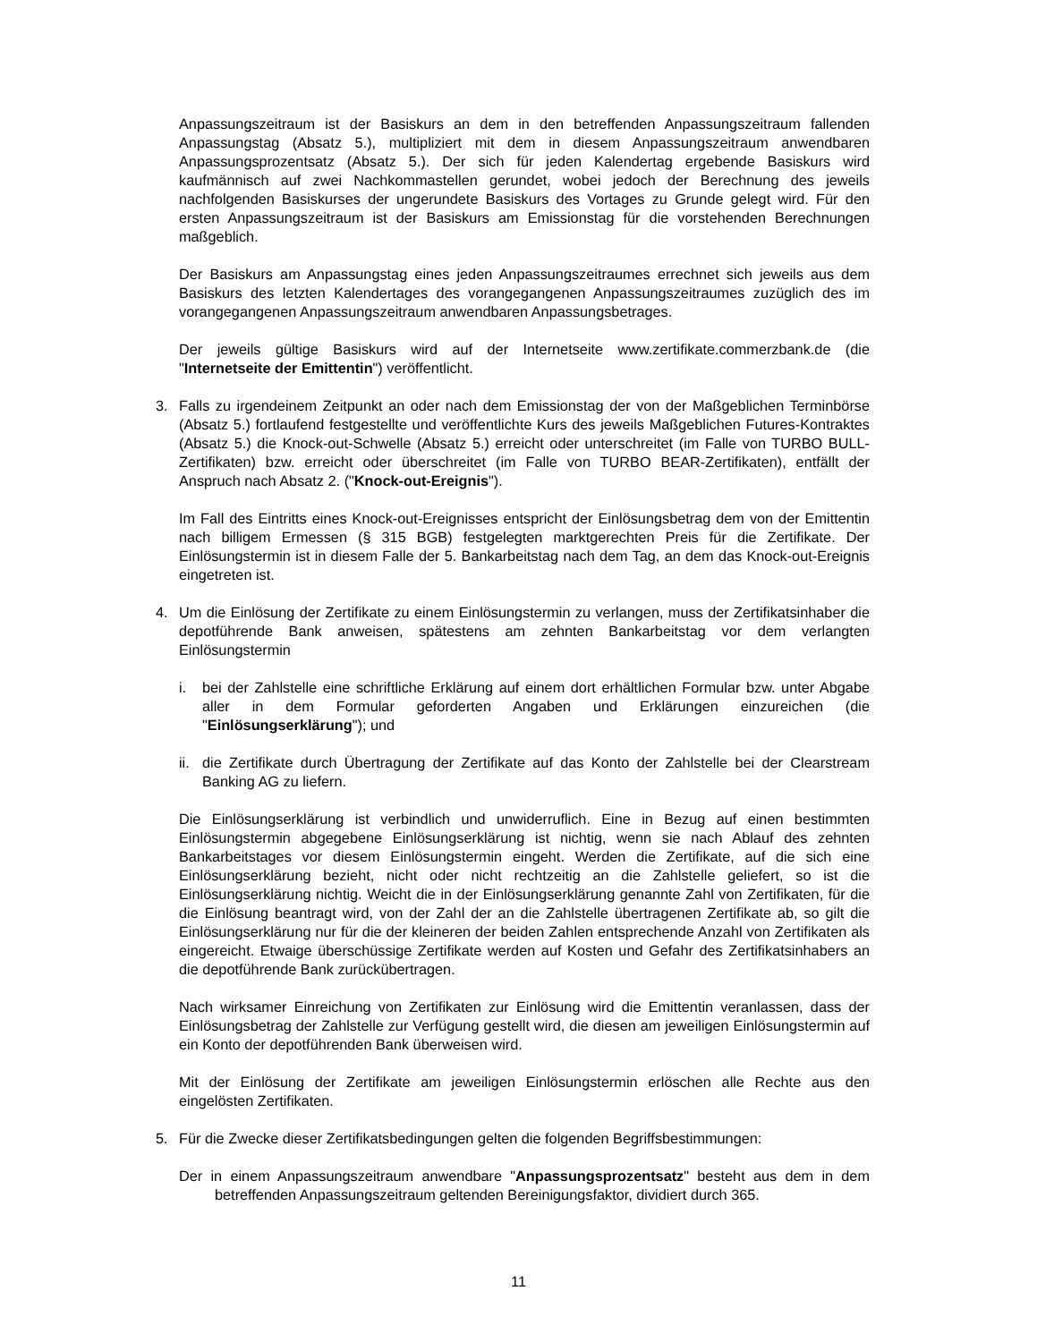Anpassungszeitraum ist der Basiskurs an dem in den betreffenden Anpassungszeitraum fallenden Anpassungstag (Absatz 5.), multipliziert mit dem in diesem Anpassungszeitraum anwendbaren Anpassungsprozentsatz (Absatz 5.). Der sich für jeden Kalendertag ergebende Basiskurs wird kaufmännisch auf zwei Nachkommastellen gerundet, wobei jedoch der Berechnung des jeweils nachfolgenden Basiskurses der ungerundete Basiskurs des Vortages zu Grunde gelegt wird. Für den ersten Anpassungszeitraum ist der Basiskurs am Emissionstag für die vorstehenden Berechnungen maßgeblich.
Der Basiskurs am Anpassungstag eines jeden Anpassungszeitraumes errechnet sich jeweils aus dem Basiskurs des letzten Kalendertages des vorangegangenen Anpassungszeitraumes zuzüglich des im vorangegangenen Anpassungszeitraum anwendbaren Anpassungsbetrages.
Der jeweils gültige Basiskurs wird auf der Internetseite www.zertifikate.commerzbank.de (die "Internetseite der Emittentin") veröffentlicht.
3. Falls zu irgendeinem Zeitpunkt an oder nach dem Emissionstag der von der Maßgeblichen Terminbörse (Absatz 5.) fortlaufend festgestellte und veröffentlichte Kurs des jeweils Maßgeblichen Futures-Kontraktes (Absatz 5.) die Knock-out-Schwelle (Absatz 5.) erreicht oder unterschreitet (im Falle von TURBO BULL-Zertifikaten) bzw. erreicht oder überschreitet (im Falle von TURBO BEAR-Zertifikaten), entfällt der Anspruch nach Absatz 2. ("Knock-out-Ereignis").
Im Fall des Eintritts eines Knock-out-Ereignisses entspricht der Einlösungsbetrag dem von der Emittentin nach billigem Ermessen (§ 315 BGB) festgelegten marktgerechten Preis für die Zertifikate. Der Einlösungstermin ist in diesem Falle der 5. Bankarbeitstag nach dem Tag, an dem das Knock-out-Ereignis eingetreten ist.
4. Um die Einlösung der Zertifikate zu einem Einlösungstermin zu verlangen, muss der Zertifikatsinhaber die depotführende Bank anweisen, spätestens am zehnten Bankarbeitstag vor dem verlangten Einlösungstermin
i. bei der Zahlstelle eine schriftliche Erklärung auf einem dort erhältlichen Formular bzw. unter Abgabe aller in dem Formular geforderten Angaben und Erklärungen einzureichen (die "Einlösungserklärung"); und
ii.
die Zertifikate durch Übertragung der Zertifikate auf das Konto der Zahlstelle bei der Clearstream Banking AG zu liefern.
Die Einlösungserklärung ist verbindlich und unwiderruflich. Eine in Bezug auf einen bestimmten Einlösungstermin abgegebene Einlösungserklärung ist nichtig, wenn sie nach Ablauf des zehnten Bankarbeitstages vor diesem Einlösungstermin eingeht. Werden die Zertifikate, auf die sich eine Einlösungserklärung bezieht, nicht oder nicht rechtzeitig an die Zahlstelle geliefert, so ist die Einlösungserklärung nichtig. Weicht die in der Einlösungserklärung genannte Zahl von Zertifikaten, für die die Einlösung beantragt wird, von der Zahl der an die Zahlstelle übertragenen Zertifikate ab, so gilt die Einlösungserklärung nur für die der kleineren der beiden Zahlen entsprechende Anzahl von Zertifikaten als eingereicht. Etwaige überschüssige Zertifikate werden auf Kosten und Gefahr des Zertifikatsinhabers an die depotführende Bank zurückübertragen.
Nach wirksamer Einreichung von Zertifikaten zur Einlösung wird die Emittentin veranlassen, dass der Einlösungsbetrag der Zahlstelle zur Verfügung gestellt wird, die diesen am jeweiligen Einlösungstermin auf ein Konto der depotführenden Bank überweisen wird.
Mit der Einlösung der Zertifikate am jeweiligen Einlösungstermin erlöschen alle Rechte aus den eingelösten Zertifikaten.
5. Für die Zwecke dieser Zertifikatsbedingungen gelten die folgenden Begriffsbestimmungen:
Der in einem Anpassungszeitraum anwendbare "Anpassungsprozentsatz" besteht aus dem in dem betreffenden Anpassungszeitraum geltenden Bereinigungsfaktor, dividiert durch 365.
11